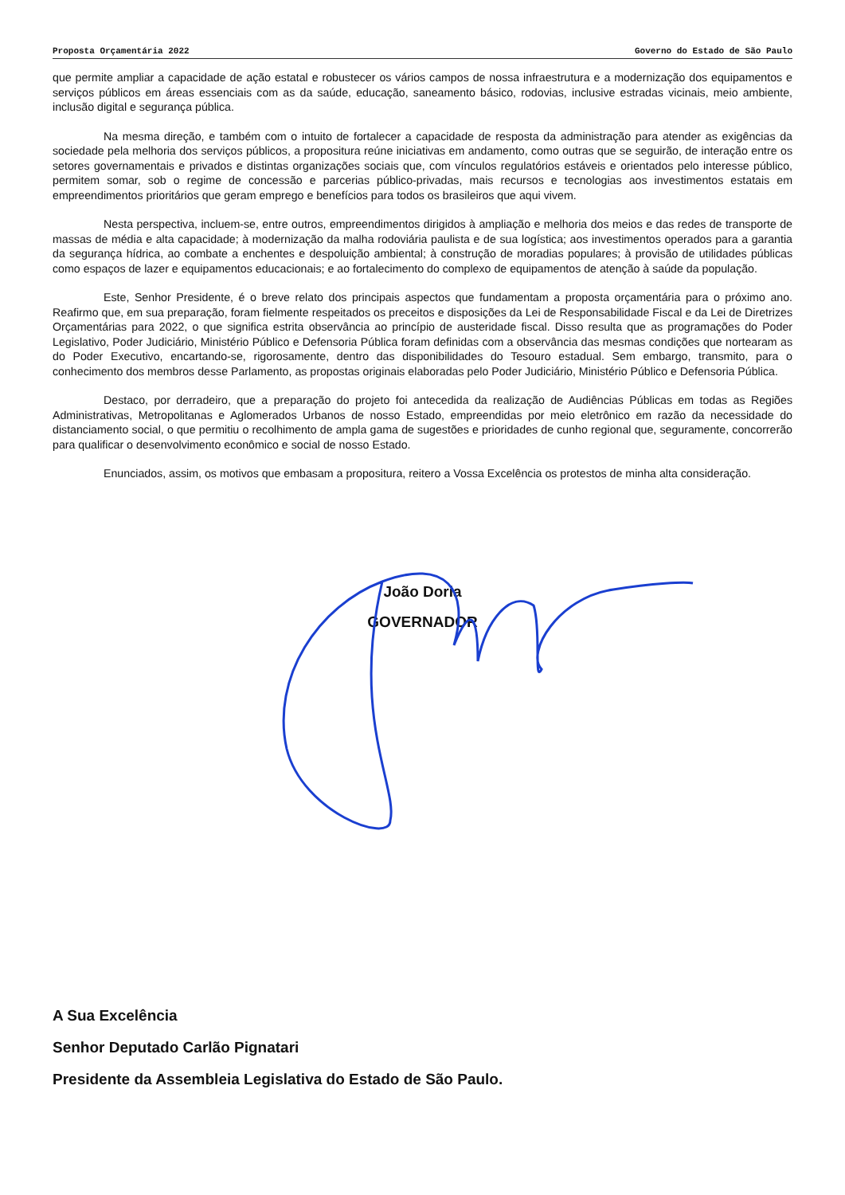Proposta Orçamentária 2022 Governo do Estado de São Paulo
que permite ampliar a capacidade de ação estatal e robustecer os vários campos de nossa infraestrutura e a modernização dos equipamentos e serviços públicos em áreas essenciais com as da saúde, educação, saneamento básico, rodovias, inclusive estradas vicinais, meio ambiente, inclusão digital e segurança pública.
Na mesma direção, e também com o intuito de fortalecer a capacidade de resposta da administração para atender as exigências da sociedade pela melhoria dos serviços públicos, a propositura reúne iniciativas em andamento, como outras que se seguirão, de interação entre os setores governamentais e privados e distintas organizações sociais que, com vínculos regulatórios estáveis e orientados pelo interesse público, permitem somar, sob o regime de concessão e parcerias público-privadas, mais recursos e tecnologias aos investimentos estatais em empreendimentos prioritários que geram emprego e benefícios para todos os brasileiros que aqui vivem.
Nesta perspectiva, incluem-se, entre outros, empreendimentos dirigidos à ampliação e melhoria dos meios e das redes de transporte de massas de média e alta capacidade; à modernização da malha rodoviária paulista e de sua logística; aos investimentos operados para a garantia da segurança hídrica, ao combate a enchentes e despoluição ambiental; à construção de moradias populares; à provisão de utilidades públicas como espaços de lazer e equipamentos educacionais; e ao fortalecimento do complexo de equipamentos de atenção à saúde da população.
Este, Senhor Presidente, é o breve relato dos principais aspectos que fundamentam a proposta orçamentária para o próximo ano. Reafirmo que, em sua preparação, foram fielmente respeitados os preceitos e disposições da Lei de Responsabilidade Fiscal e da Lei de Diretrizes Orçamentárias para 2022, o que significa estrita observância ao princípio de austeridade fiscal. Disso resulta que as programações do Poder Legislativo, Poder Judiciário, Ministério Público e Defensoria Pública foram definidas com a observância das mesmas condições que nortearam as do Poder Executivo, encartando-se, rigorosamente, dentro das disponibilidades do Tesouro estadual. Sem embargo, transmito, para o conhecimento dos membros desse Parlamento, as propostas originais elaboradas pelo Poder Judiciário, Ministério Público e Defensoria Pública.
Destaco, por derradeiro, que a preparação do projeto foi antecedida da realização de Audiências Públicas em todas as Regiões Administrativas, Metropolitanas e Aglomerados Urbanos de nosso Estado, empreendidas por meio eletrônico em razão da necessidade do distanciamento social, o que permitiu o recolhimento de ampla gama de sugestões e prioridades de cunho regional que, seguramente, concorrerão para qualificar o desenvolvimento econômico e social de nosso Estado.
Enunciados, assim, os motivos que embasam a propositura, reitero a Vossa Excelência os protestos de minha alta consideração.
João Doria
GOVERNADOR
A Sua Excelência
Senhor Deputado Carlão Pignatari
Presidente da Assembleia Legislativa do Estado de São Paulo.